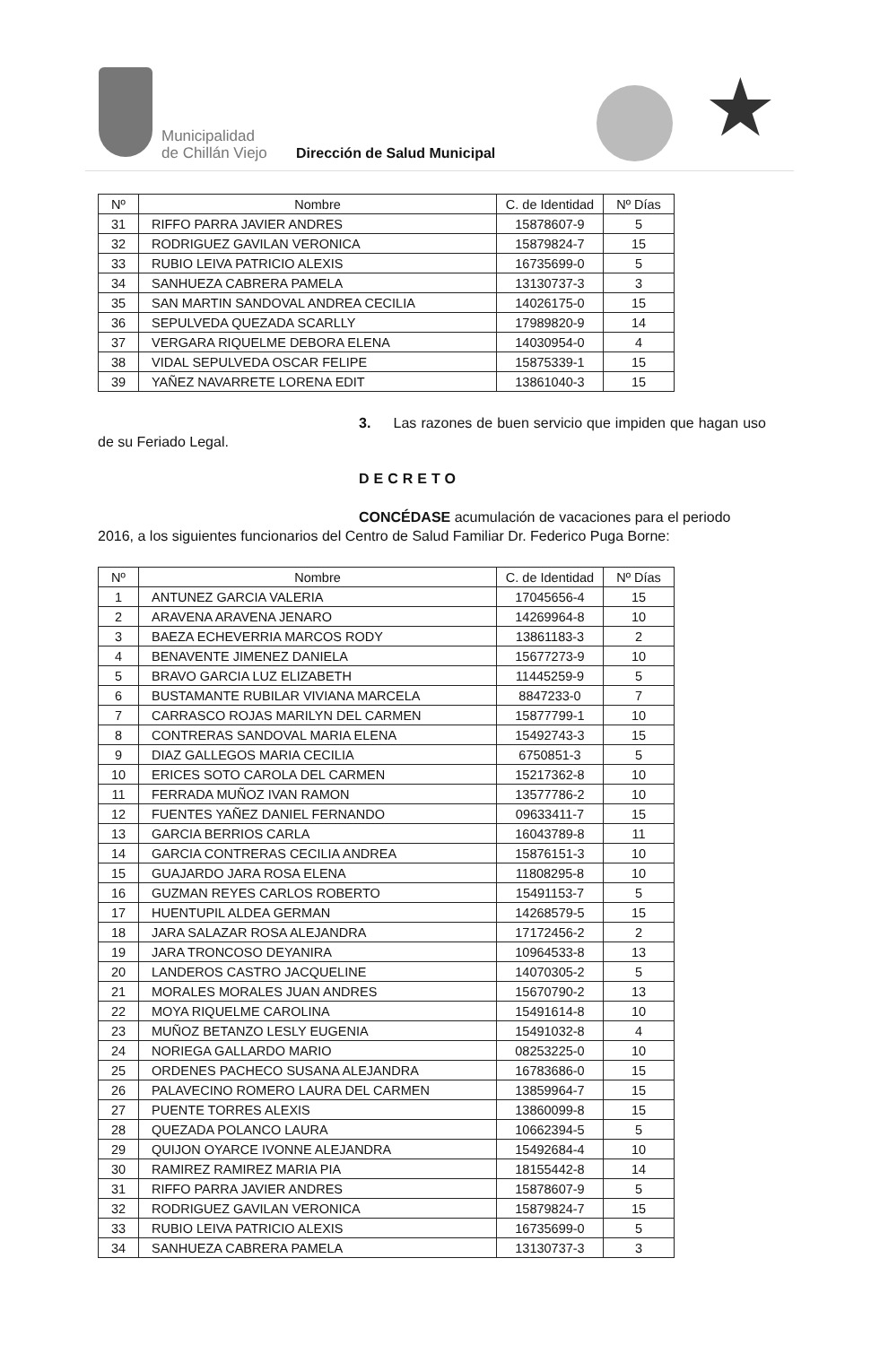Municipalidad
de Chillán Viejo
Dirección de Salud Municipal ★
| Nº | Nombre | C. de Identidad | Nº Días |
| --- | --- | --- | --- |
| 31 | RIFFO PARRA JAVIER ANDRES | 15878607-9 | 5 |
| 32 | RODRIGUEZ GAVILAN VERONICA | 15879824-7 | 15 |
| 33 | RUBIO LEIVA PATRICIO ALEXIS | 16735699-0 | 5 |
| 34 | SANHUEZA CABRERA PAMELA | 13130737-3 | 3 |
| 35 | SAN MARTIN SANDOVAL ANDREA CECILIA | 14026175-0 | 15 |
| 36 | SEPULVEDA QUEZADA SCARLLY | 17989820-9 | 14 |
| 37 | VERGARA RIQUELME DEBORA ELENA | 14030954-0 | 4 |
| 38 | VIDAL SEPULVEDA OSCAR FELIPE | 15875339-1 | 15 |
| 39 | YAÑEZ NAVARRETE LORENA EDIT | 13861040-3 | 15 |
3. Las razones de buen servicio que impiden que hagan uso de su Feriado Legal.
DECRETO
CONCÉDASE acumulación de vacaciones para el periodo 2016, a los siguientes funcionarios del Centro de Salud Familiar Dr. Federico Puga Borne:
| Nº | Nombre | C. de Identidad | Nº Días |
| --- | --- | --- | --- |
| 1 | ANTUNEZ GARCIA VALERIA | 17045656-4 | 15 |
| 2 | ARAVENA ARAVENA JENARO | 14269964-8 | 10 |
| 3 | BAEZA ECHEVERRIA MARCOS RODY | 13861183-3 | 2 |
| 4 | BENAVENTE JIMENEZ DANIELA | 15677273-9 | 10 |
| 5 | BRAVO GARCIA LUZ ELIZABETH | 11445259-9 | 5 |
| 6 | BUSTAMANTE RUBILAR VIVIANA MARCELA | 8847233-0 | 7 |
| 7 | CARRASCO ROJAS MARILYN DEL CARMEN | 15877799-1 | 10 |
| 8 | CONTRERAS SANDOVAL MARIA ELENA | 15492743-3 | 15 |
| 9 | DIAZ GALLEGOS MARIA CECILIA | 6750851-3 | 5 |
| 10 | ERICES SOTO CAROLA DEL CARMEN | 15217362-8 | 10 |
| 11 | FERRADA MUÑOZ IVAN RAMON | 13577786-2 | 10 |
| 12 | FUENTES YAÑEZ DANIEL FERNANDO | 09633411-7 | 15 |
| 13 | GARCIA BERRIOS CARLA | 16043789-8 | 11 |
| 14 | GARCIA CONTRERAS CECILIA ANDREA | 15876151-3 | 10 |
| 15 | GUAJARDO JARA ROSA ELENA | 11808295-8 | 10 |
| 16 | GUZMAN REYES CARLOS ROBERTO | 15491153-7 | 5 |
| 17 | HUENTUPIL ALDEA GERMAN | 14268579-5 | 15 |
| 18 | JARA SALAZAR ROSA ALEJANDRA | 17172456-2 | 2 |
| 19 | JARA TRONCOSO DEYANIRA | 10964533-8 | 13 |
| 20 | LANDEROS CASTRO JACQUELINE | 14070305-2 | 5 |
| 21 | MORALES MORALES JUAN ANDRES | 15670790-2 | 13 |
| 22 | MOYA RIQUELME CAROLINA | 15491614-8 | 10 |
| 23 | MUÑOZ BETANZO LESLY EUGENIA | 15491032-8 | 4 |
| 24 | NORIEGA GALLARDO MARIO | 08253225-0 | 10 |
| 25 | ORDENES PACHECO SUSANA ALEJANDRA | 16783686-0 | 15 |
| 26 | PALAVECINO ROMERO LAURA DEL CARMEN | 13859964-7 | 15 |
| 27 | PUENTE TORRES ALEXIS | 13860099-8 | 15 |
| 28 | QUEZADA POLANCO LAURA | 10662394-5 | 5 |
| 29 | QUIJON OYARCE IVONNE ALEJANDRA | 15492684-4 | 10 |
| 30 | RAMIREZ RAMIREZ MARIA PIA | 18155442-8 | 14 |
| 31 | RIFFO PARRA JAVIER ANDRES | 15878607-9 | 5 |
| 32 | RODRIGUEZ GAVILAN VERONICA | 15879824-7 | 15 |
| 33 | RUBIO LEIVA PATRICIO ALEXIS | 16735699-0 | 5 |
| 34 | SANHUEZA CABRERA PAMELA | 13130737-3 | 3 |